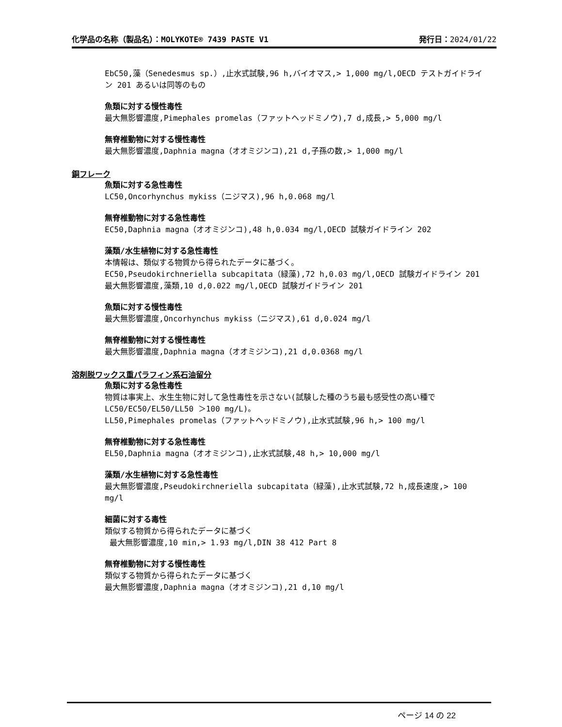化学品の名称（製品名）：MOLYKOTE® 7439 PASTE V1 発行日：2024/01/22
EbC50,藻（Senedesmus sp.）,止水式試験,96 h,バイオマス,> 1,000 mg/l,OECD テストガイドライン 201 あるいは同等のもの
魚類に対する慢性毒性
最大無影響濃度,Pimephales promelas（ファットヘッドミノウ),7 d,成長,> 5,000 mg/l
無脊椎動物に対する慢性毒性
最大無影響濃度,Daphnia magna（オオミジンコ),21 d,子孫の数,> 1,000 mg/l
銅フレーク
魚類に対する急性毒性
LC50,Oncorhynchus mykiss（ニジマス),96 h,0.068 mg/l
無脊椎動物に対する急性毒性
EC50,Daphnia magna（オオミジンコ),48 h,0.034 mg/l,OECD 試験ガイドライン 202
藻類/水生植物に対する急性毒性
本情報は、類似する物質から得られたデータに基づく。
EC50,Pseudokirchneriella subcapitata（緑藻),72 h,0.03 mg/l,OECD 試験ガイドライン 201
最大無影響濃度,藻類,10 d,0.022 mg/l,OECD 試験ガイドライン 201
魚類に対する慢性毒性
最大無影響濃度,Oncorhynchus mykiss（ニジマス),61 d,0.024 mg/l
無脊椎動物に対する慢性毒性
最大無影響濃度,Daphnia magna（オオミジンコ),21 d,0.0368 mg/l
溶剤脱ワックス重パラフィン系石油留分
魚類に対する急性毒性
物質は事実上、水生生物に対して急性毒性を示さない(試験した種のうち最も感受性の高い種で LC50/EC50/EL50/LL50 ＞100 mg/L)。
LL50,Pimephales promelas（ファットヘッドミノウ),止水式試験,96 h,> 100 mg/l
無脊椎動物に対する急性毒性
EL50,Daphnia magna（オオミジンコ),止水式試験,48 h,> 10,000 mg/l
藻類/水生植物に対する急性毒性
最大無影響濃度,Pseudokirchneriella subcapitata（緑藻),止水式試験,72 h,成長速度,> 100 mg/l
細菌に対する毒性
類似する物質から得られたデータに基づく
最大無影響濃度,10 min,> 1.93 mg/l,DIN 38 412 Part 8
無脊椎動物に対する慢性毒性
類似する物質から得られたデータに基づく
最大無影響濃度,Daphnia magna（オオミジンコ),21 d,10 mg/l
ページ 14 の 22